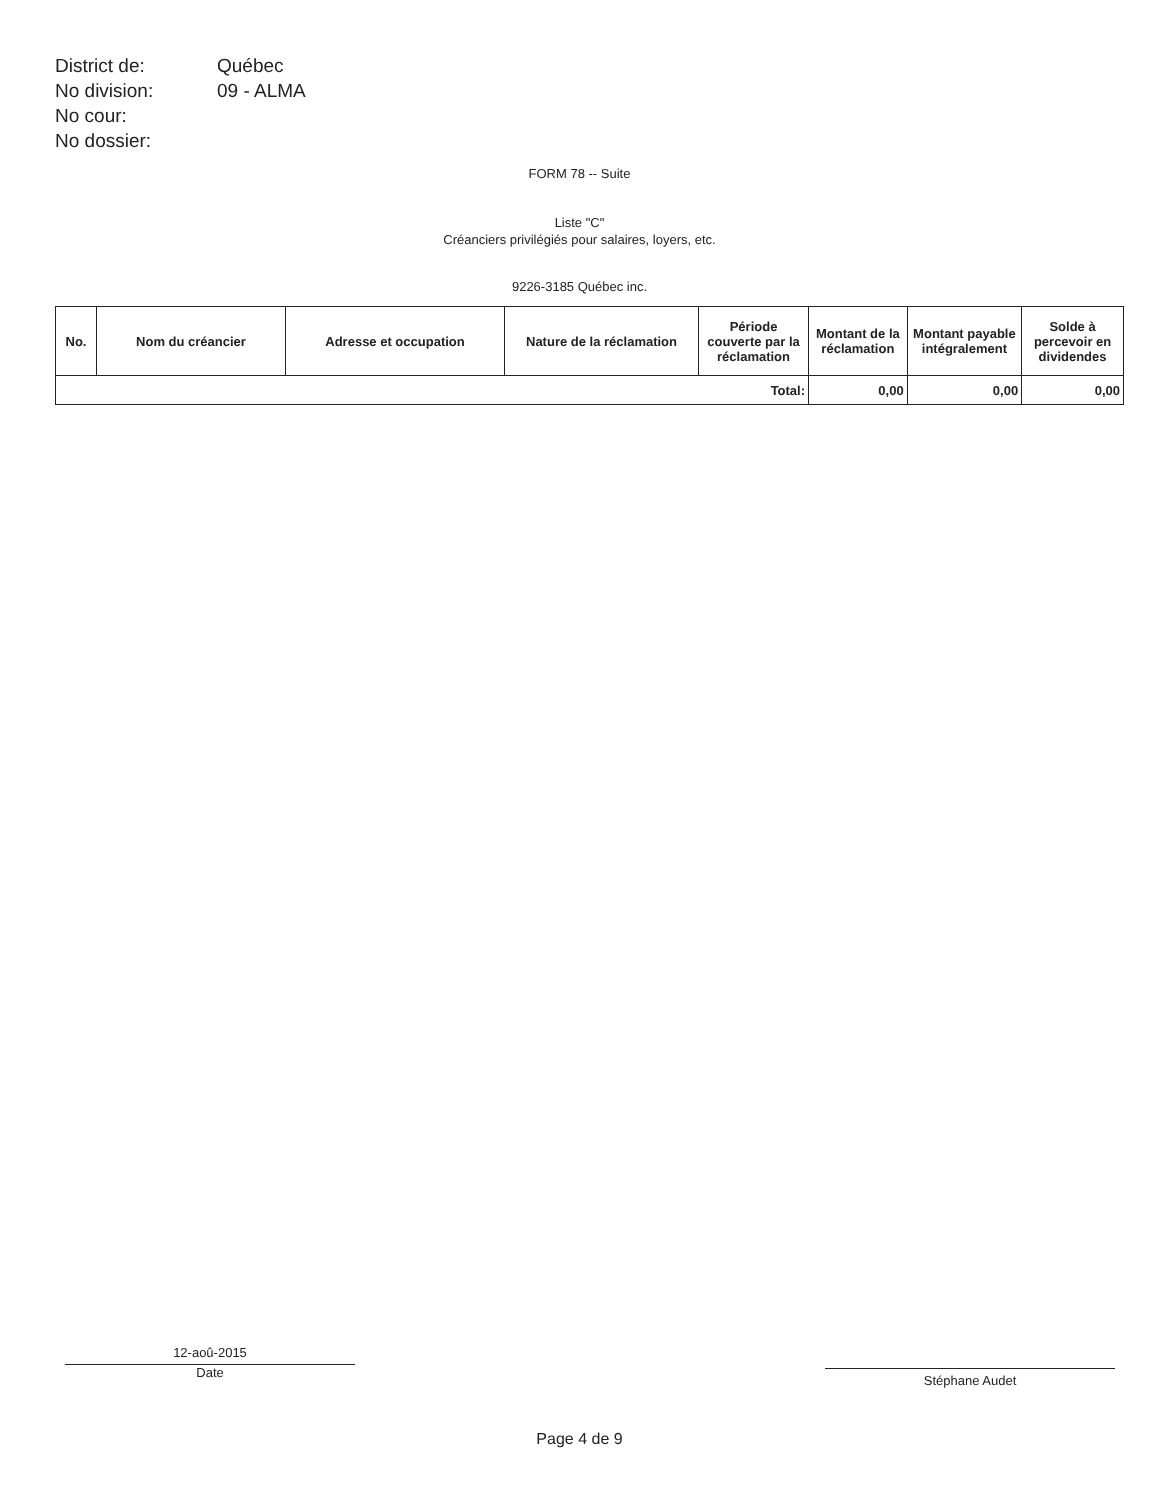| District de: | Québec |
| No division: | 09 - ALMA |
| No cour: | |
| No dossier: | |
FORM 78 -- Suite
Liste "C"
Créanciers privilégiés pour salaires, loyers, etc.
9226-3185 Québec inc.
| No. | Nom du créancier | Adresse et occupation | Nature de la réclamation | Période couverte par la réclamation | Montant de la réclamation | Montant payable intégralement | Solde à percevoir en dividendes |
| --- | --- | --- | --- | --- | --- | --- | --- |
| Total: | | | | | 0,00 | 0,00 | 0,00 |
12-aoû-2015
Date
Stéphane Audet
Page 4 de 9